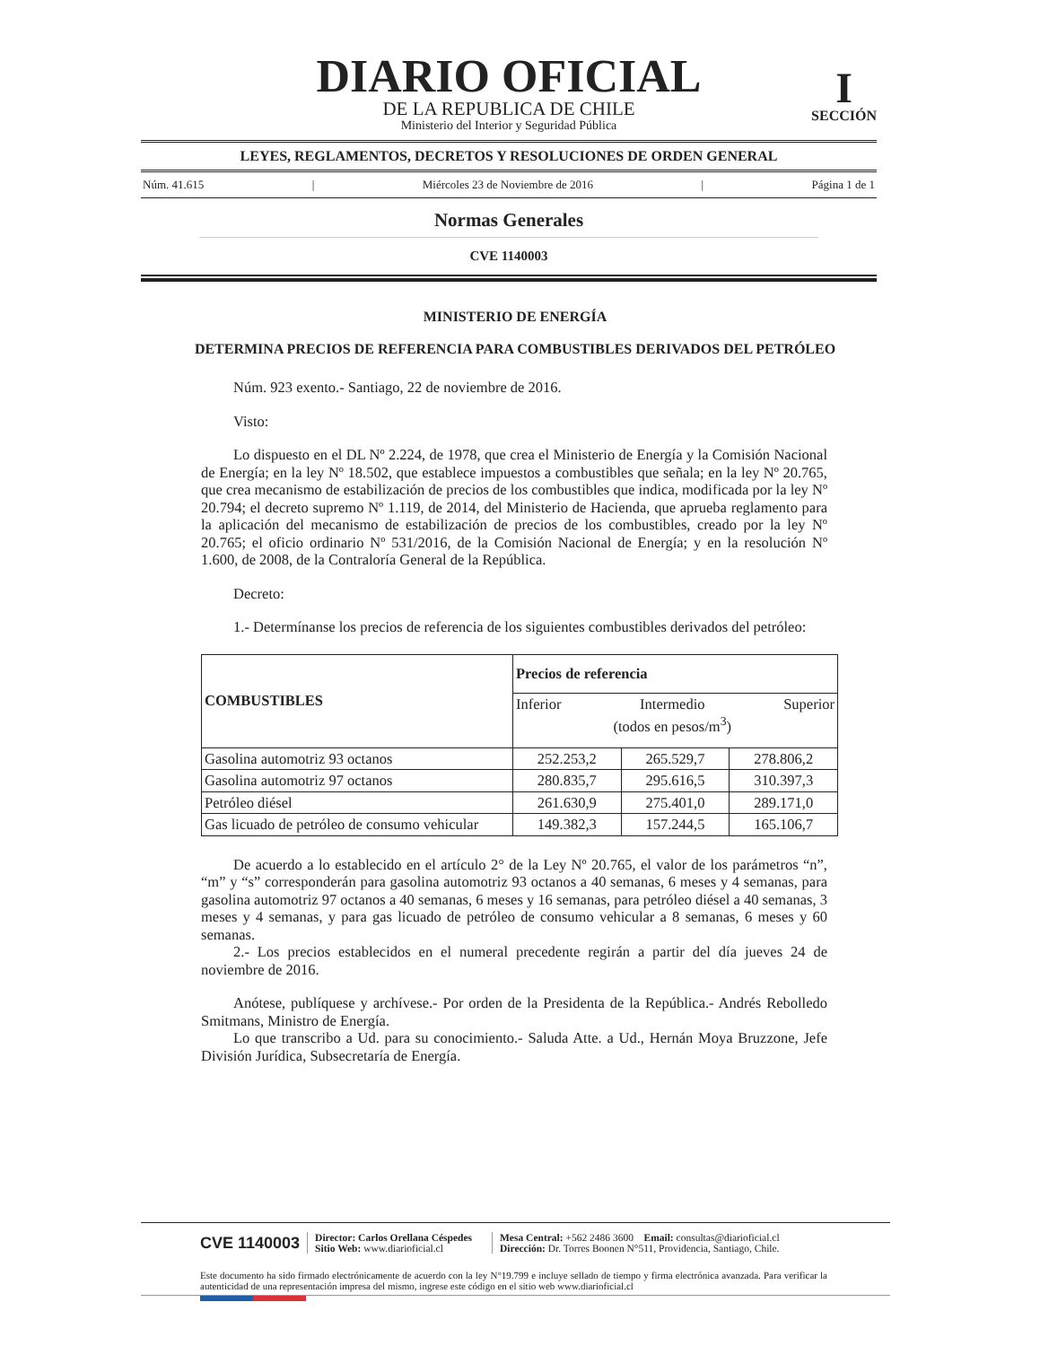DIARIO OFICIAL
DE LA REPUBLICA DE CHILE
Ministerio del Interior y Seguridad Pública
I
SECCIÓN
LEYES, REGLAMENTOS, DECRETOS Y RESOLUCIONES DE ORDEN GENERAL
Núm. 41.615 | Miércoles 23 de Noviembre de 2016 | Página 1 de 1
Normas Generales
CVE 1140003
MINISTERIO DE ENERGÍA
DETERMINA PRECIOS DE REFERENCIA PARA COMBUSTIBLES DERIVADOS DEL PETRÓLEO
Núm. 923 exento.- Santiago, 22 de noviembre de 2016.
Visto:
Lo dispuesto en el DL Nº 2.224, de 1978, que crea el Ministerio de Energía y la Comisión Nacional de Energía; en la ley Nº 18.502, que establece impuestos a combustibles que señala; en la ley Nº 20.765, que crea mecanismo de estabilización de precios de los combustibles que indica, modificada por la ley Nº 20.794; el decreto supremo Nº 1.119, de 2014, del Ministerio de Hacienda, que aprueba reglamento para la aplicación del mecanismo de estabilización de precios de los combustibles, creado por la ley Nº 20.765; el oficio ordinario Nº 531/2016, de la Comisión Nacional de Energía; y en la resolución Nº 1.600, de 2008, de la Contraloría General de la República.
Decreto:
1.- Determínanse los precios de referencia de los siguientes combustibles derivados del petróleo:
| COMBUSTIBLES | Precios de referencia | | |
| --- | --- | --- | --- |
| | Inferior Intermedio (todos en pesos/m<sup>3</sup>) Superior | | |
| Gasolina automotriz 93 octanos | 252.253,2 | 265.529,7 | 278.806,2 |
| Gasolina automotriz 97 octanos | 280.835,7 | 295.616,5 | 310.397,3 |
| Petróleo diésel | 261.630,9 | 275.401,0 | 289.171,0 |
| Gas licuado de petróleo de consumo vehicular | 149.382,3 | 157.244,5 | 165.106,7 |
De acuerdo a lo establecido en el artículo 2° de la Ley Nº 20.765, el valor de los parámetros “n”, “m” y “s” corresponderán para gasolina automotriz 93 octanos a 40 semanas, 6 meses y 4 semanas, para gasolina automotriz 97 octanos a 40 semanas, 6 meses y 16 semanas, para petróleo diésel a 40 semanas, 3 meses y 4 semanas, y para gas licuado de petróleo de consumo vehicular a 8 semanas, 6 meses y 60 semanas.
2.- Los precios establecidos en el numeral precedente regirán a partir del día jueves 24 de noviembre de 2016.
Anótese, publíquese y archívese.- Por orden de la Presidenta de la República.- Andrés Rebolledo Smitmans, Ministro de Energía.
Lo que transcribo a Ud. para su conocimiento.- Saluda Atte. a Ud., Hernán Moya Bruzzone, Jefe División Jurídica, Subsecretaría de Energía.
CVE 1140003 Director: Carlos Orellana Céspedes
Sitio Web: www.diarioficial.cl Mesa Central: +562 2486 3600 Email: consultas@diarioficial.cl
Dirección: Dr. Torres Boonen N°511, Providencia, Santiago, Chile.
Este documento ha sido firmado electrónicamente de acuerdo con la ley N°19.799 e incluye sellado de tiempo y firma electrónica avanzada. Para verificar la autenticidad de una representación impresa del mismo, ingrese este código en el sitio web www.diarioficial.cl